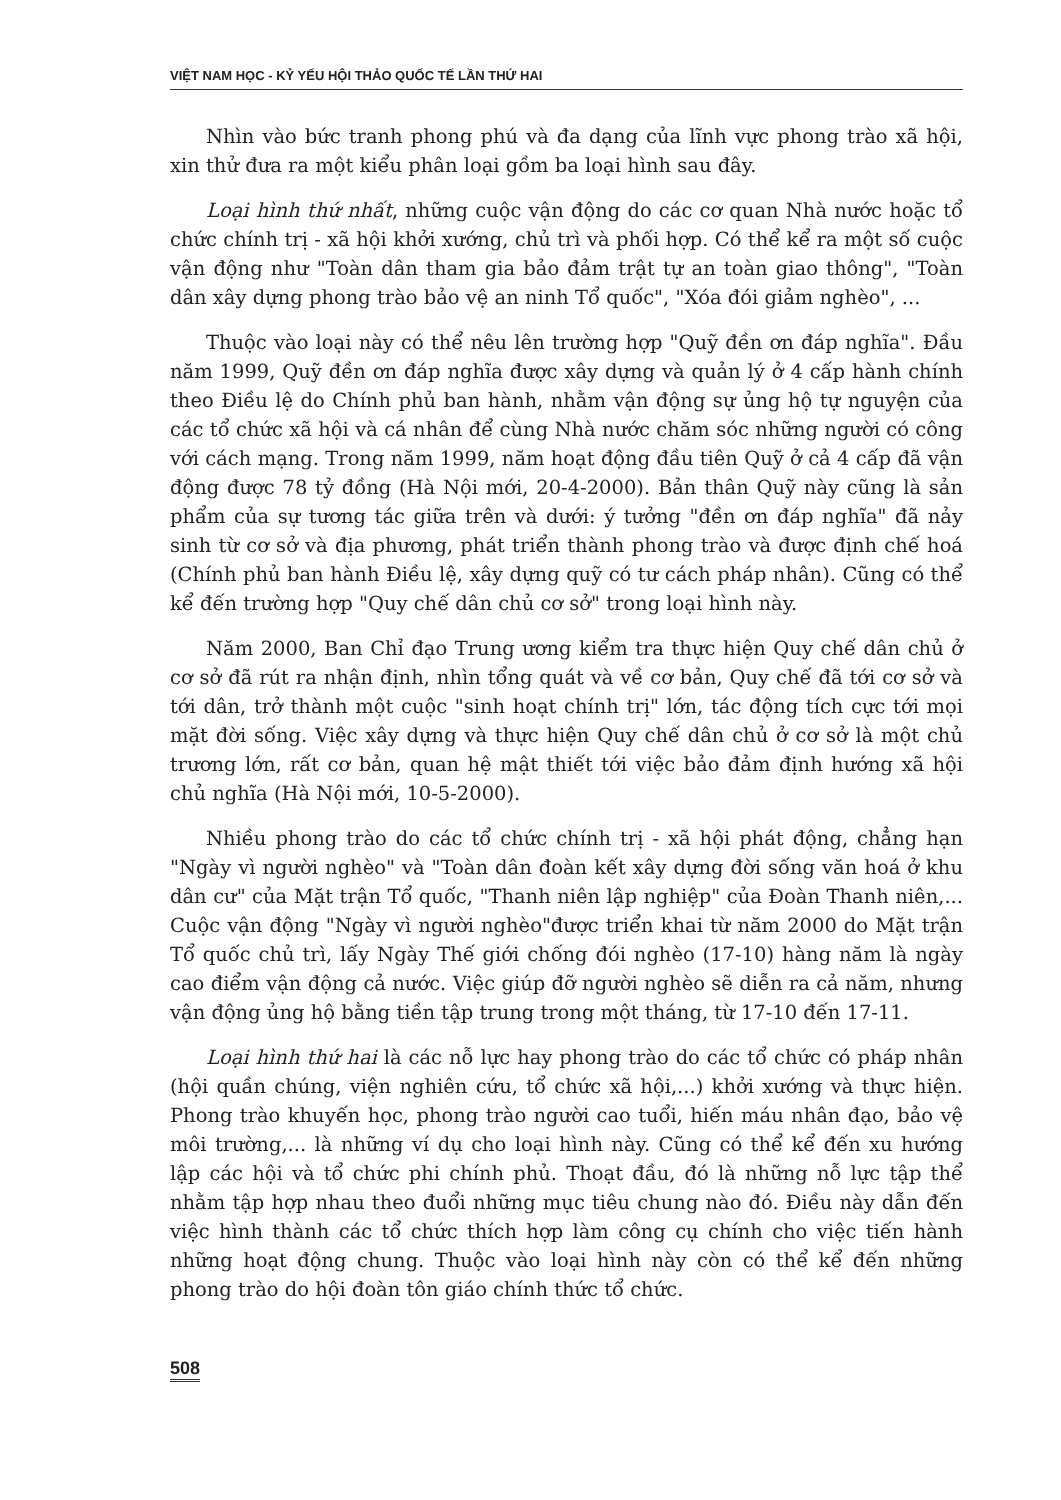VIỆT NAM HỌC - KỶ YẾU HỘI THẢO QUỐC TẾ LẦN THỨ HAI
Nhìn vào bức tranh phong phú và đa dạng của lĩnh vực phong trào xã hội, xin thử đưa ra một kiểu phân loại gồm ba loại hình sau đây.
Loại hình thứ nhất, những cuộc vận động do các cơ quan Nhà nước hoặc tổ chức chính trị - xã hội khởi xướng, chủ trì và phối hợp. Có thể kể ra một số cuộc vận động như "Toàn dân tham gia bảo đảm trật tự an toàn giao thông", "Toàn dân xây dựng phong trào bảo vệ an ninh Tổ quốc", "Xóa đói giảm nghèo", ...
Thuộc vào loại này có thể nêu lên trường hợp "Quỹ đền ơn đáp nghĩa". Đầu năm 1999, Quỹ đền ơn đáp nghĩa được xây dựng và quản lý ở 4 cấp hành chính theo Điều lệ do Chính phủ ban hành, nhằm vận động sự ủng hộ tự nguyện của các tổ chức xã hội và cá nhân để cùng Nhà nước chăm sóc những người có công với cách mạng. Trong năm 1999, năm hoạt động đầu tiên Quỹ ở cả 4 cấp đã vận động được 78 tỷ đồng (Hà Nội mới, 20-4-2000). Bản thân Quỹ này cũng là sản phẩm của sự tương tác giữa trên và dưới: ý tưởng "đền ơn đáp nghĩa" đã nảy sinh từ cơ sở và địa phương, phát triển thành phong trào và được định chế hoá (Chính phủ ban hành Điều lệ, xây dựng quỹ có tư cách pháp nhân). Cũng có thể kể đến trường hợp "Quy chế dân chủ cơ sở" trong loại hình này.
Năm 2000, Ban Chỉ đạo Trung ương kiểm tra thực hiện Quy chế dân chủ ở cơ sở đã rút ra nhận định, nhìn tổng quát và về cơ bản, Quy chế đã tới cơ sở và tới dân, trở thành một cuộc "sinh hoạt chính trị" lớn, tác động tích cực tới mọi mặt đời sống. Việc xây dựng và thực hiện Quy chế dân chủ ở cơ sở là một chủ trương lớn, rất cơ bản, quan hệ mật thiết tới việc bảo đảm định hướng xã hội chủ nghĩa (Hà Nội mới, 10-5-2000).
Nhiều phong trào do các tổ chức chính trị - xã hội phát động, chẳng hạn "Ngày vì người nghèo" và "Toàn dân đoàn kết xây dựng đời sống văn hoá ở khu dân cư" của Mặt trận Tổ quốc, "Thanh niên lập nghiệp" của Đoàn Thanh niên,... Cuộc vận động "Ngày vì người nghèo"được triển khai từ năm 2000 do Mặt trận Tổ quốc chủ trì, lấy Ngày Thế giới chống đói nghèo (17-10) hàng năm là ngày cao điểm vận động cả nước. Việc giúp đỡ người nghèo sẽ diễn ra cả năm, nhưng vận động ủng hộ bằng tiền tập trung trong một tháng, từ 17-10 đến 17-11.
Loại hình thứ hai là các nỗ lực hay phong trào do các tổ chức có pháp nhân (hội quần chúng, viện nghiên cứu, tổ chức xã hội,...) khởi xướng và thực hiện. Phong trào khuyến học, phong trào người cao tuổi, hiến máu nhân đạo, bảo vệ môi trường,... là những ví dụ cho loại hình này. Cũng có thể kể đến xu hướng lập các hội và tổ chức phi chính phủ. Thoạt đầu, đó là những nỗ lực tập thể nhằm tập hợp nhau theo đuổi những mục tiêu chung nào đó. Điều này dẫn đến việc hình thành các tổ chức thích hợp làm công cụ chính cho việc tiến hành những hoạt động chung. Thuộc vào loại hình này còn có thể kể đến những phong trào do hội đoàn tôn giáo chính thức tổ chức.
508